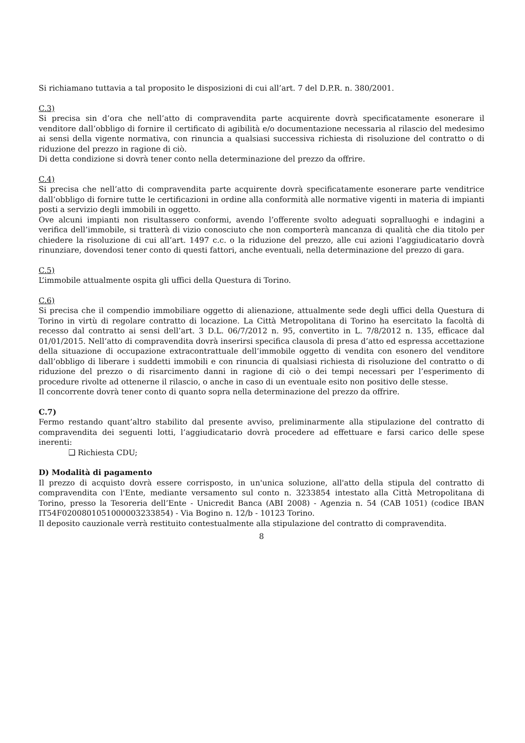Si richiamano tuttavia a tal proposito le disposizioni di cui all’art. 7 del D.P.R. n. 380/2001.
C.3)
Si precisa sin d’ora che nell’atto di compravendita parte acquirente dovrà specificatamente esonerare il venditore dall’obbligo di fornire il certificato di agibilità e/o documentazione necessaria al rilascio del medesimo ai sensi della vigente normativa, con rinuncia a qualsiasi successiva richiesta di risoluzione del contratto o di riduzione del prezzo in ragione di ciò.
Di detta condizione si dovrà tener conto nella determinazione del prezzo da offrire.
C.4)
Si precisa che nell’atto di compravendita parte acquirente dovrà specificatamente esonerare parte venditrice dall’obbligo di fornire tutte le certificazioni in ordine alla conformità alle normative vigenti in materia di impianti posti a servizio degli immobili in oggetto.
Ove alcuni impianti non risultassero conformi, avendo l’offerente svolto adeguati sopralluoghi e indagini a verifica dell’immobile, si tratterà di vizio conosciuto che non comporterà mancanza di qualità che dia titolo per chiedere la risoluzione di cui all’art. 1497 c.c. o la riduzione del prezzo, alle cui azioni l’aggiudicatario dovrà rinunziare, dovendosi tener conto di questi fattori, anche eventuali, nella determinazione del prezzo di gara.
C.5)
L’immobile attualmente ospita gli uffici della Questura di Torino.
C.6)
Si precisa che il compendio immobiliare oggetto di alienazione, attualmente sede degli uffici della Questura di Torino in virtù di regolare contratto di locazione. La Città Metropolitana di Torino ha esercitato la facoltà di recesso dal contratto ai sensi dell’art. 3 D.L. 06/7/2012 n. 95, convertito in L. 7/8/2012 n. 135, efficace dal 01/01/2015. Nell’atto di compravendita dovrà inserirsi specifica clausola di presa d’atto ed espressa accettazione della situazione di occupazione extracontrattuale dell’immobile oggetto di vendita con esonero del venditore dall’obbligo di liberare i suddetti immobili e con rinuncia di qualsiasi richiesta di risoluzione del contratto o di riduzione del prezzo o di risarcimento danni in ragione di ciò o dei tempi necessari per l’esperimento di procedure rivolte ad ottenerne il rilascio, o anche in caso di un eventuale esito non positivo delle stesse.
Il concorrente dovrà tener conto di quanto sopra nella determinazione del prezzo da offrire.
C.7)
Fermo restando quant’altro stabilito dal presente avviso, preliminarmente alla stipulazione del contratto di compravendita dei seguenti lotti, l’aggiudicatario dovrà procedere ad effettuare e farsi carico delle spese inerenti:
❑ Richiesta CDU;
D) Modalità di pagamento
Il prezzo di acquisto dovrà essere corrisposto, in un'unica soluzione, all'atto della stipula del contratto di compravendita con l'Ente, mediante versamento sul conto n. 3233854 intestato alla Città Metropolitana di Torino, presso la Tesoreria dell’Ente - Unicredit Banca (ABI 2008) - Agenzia n. 54 (CAB 1051) (codice IBAN IT54F0200801051000003233854) - Via Bogino n. 12/b - 10123 Torino.
Il deposito cauzionale verrà restituito contestualmente alla stipulazione del contratto di compravendita.
8